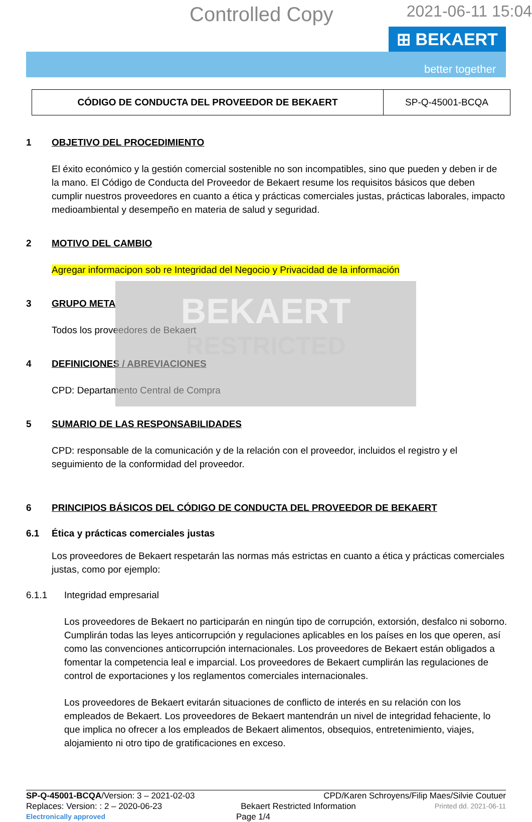BEKAERT
RESTRICTED
Controlled Copy 2021-06-11 15:04
⊞ BEKAERT
better together
| CÓDIGO DE CONDUCTA DEL PROVEEDOR DE BEKAERT | SP-Q-45001-BCQA |
1 OBJETIVO DEL PROCEDIMIENTO
El éxito económico y la gestión comercial sostenible no son incompatibles, sino que pueden y deben ir de la mano. El Código de Conducta del Proveedor de Bekaert resume los requisitos básicos que deben cumplir nuestros proveedores en cuanto a ética y prácticas comerciales justas, prácticas laborales, impacto medioambiental y desempeño en materia de salud y seguridad.
2 MOTIVO DEL CAMBIO
Agregar informacipon sob re Integridad del Negocio y Privacidad de la información
3 GRUPO META
Todos los proveedores de Bekaert
4 DEFINICIONES / ABREVIACIONES
CPD: Departamento Central de Compra
5 SUMARIO DE LAS RESPONSABILIDADES
CPD: responsable de la comunicación y de la relación con el proveedor, incluidos el registro y el seguimiento de la conformidad del proveedor.
6 PRINCIPIOS BÁSICOS DEL CÓDIGO DE CONDUCTA DEL PROVEEDOR DE BEKAERT
6.1 Ética y prácticas comerciales justas
Los proveedores de Bekaert respetarán las normas más estrictas en cuanto a ética y prácticas comerciales justas, como por ejemplo:
6.1.1 Integridad empresarial
Los proveedores de Bekaert no participarán en ningún tipo de corrupción, extorsión, desfalco ni soborno. Cumplirán todas las leyes anticorrupción y regulaciones aplicables en los países en los que operen, así como las convenciones anticorrupción internacionales. Los proveedores de Bekaert están obligados a fomentar la competencia leal e imparcial. Los proveedores de Bekaert cumplirán las regulaciones de control de exportaciones y los reglamentos comerciales internacionales.
Los proveedores de Bekaert evitarán situaciones de conflicto de interés en su relación con los empleados de Bekaert. Los proveedores de Bekaert mantendrán un nivel de integridad fehaciente, lo que implica no ofrecer a los empleados de Bekaert alimentos, obsequios, entretenimiento, viajes, alojamiento ni otro tipo de gratificaciones en exceso.
SP-Q-45001-BCQA/Version: 3 – 2021-02-03 CPD/Karen Schroyens/Filip Maes/Silvie Coutuer
Replaces: Version: : 2 – 2020-06-23 Bekaert Restricted Information Printed dd. 2021-06-11
Electronically approved Page 1/4